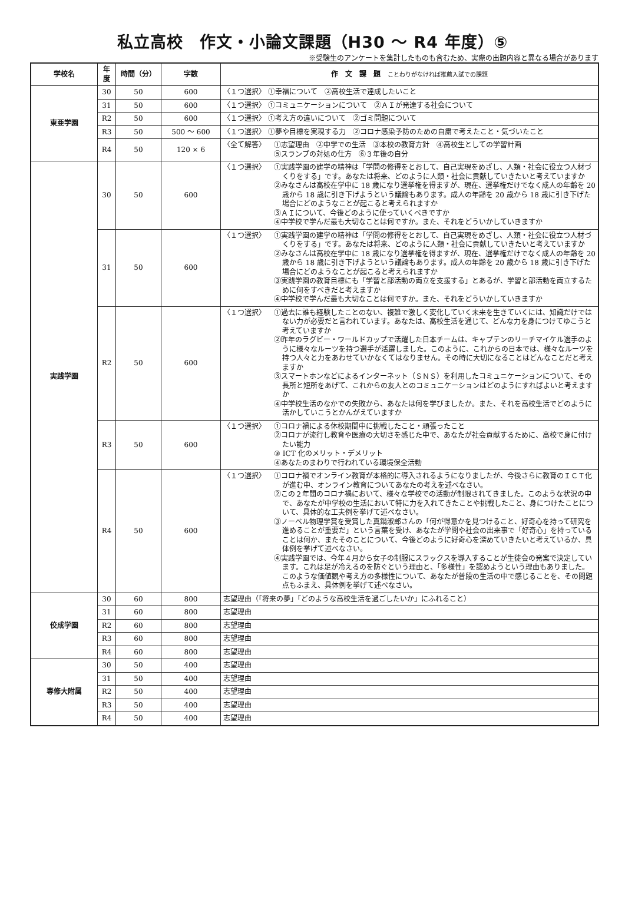私立高校　作文・小論文課題（H30 ～ R4 年度）⑤
※受験生のアンケートを集計したものも含むため、実際の出題内容と異なる場合があります
| 学校名 | 年度 | 時間（分） | 字数 | 作 文 課 題 ことわりがなければ推薦入試での課題 |
| --- | --- | --- | --- | --- |
| 東亜学園 | 30 | 50 | 600 | 〈１つ選択〉 ①幸福について ②高校生活で達成したいこと |
| | 31 | 50 | 600 | 〈１つ選択〉 ①コミュニケーションについて ②ＡＩが発達する社会について |
| | R2 | 50 | 600 | 〈１つ選択〉 ①考え方の違いについて ②ゴミ問題について |
| | R3 | 50 | 500 ～ 600 | 〈１つ選択〉 ①夢や目標を実現する力 ②コロナ感染予防のための自粛で考えたこと・気づいたこと |
| | R4 | 50 | 120 × 6 | 〈全て解答〉 ①志望理由 ②中学での生活 ③本校の教育方針 ④高校生としての学習計画 ⑤スランプの対処の仕方 ⑥３年後の自分 |
| 実践学園 | 30 | 50 | 600 | 〈１つ選択〉 ①実践学園の建学の精神は「学問の修得をとおして、自己実現をめざし、人類・社会に役立つ人材づくりをする」です。あなたは将来、どのように人類・社会に貢献していきたいと考えていますか ②みなさんは高校在学中に 18 歳になり選挙権を得ますが、現在、選挙権だけでなく成人の年齢を 20 歳から 18 歳に引き下げようという議論もあります。成人の年齢を 20 歳から 18 歳に引き下げた場合にどのようなことが起こると考えられますか ③ＡＩについて、今後どのように使っていくべきですか ④中学校で学んだ最も大切なことは何ですか。また、それをどういかしていきますか |
| | 31 | 50 | 600 | 〈１つ選択〉 ①実践学園の建学の精神は「学問の修得をとおして、自己実現をめざし、人類・社会に役立つ人材づくりをする」です。あなたは将来、どのように人類・社会に貢献していきたいと考えていますか ②みなさんは高校在学中に 18 歳になり選挙権を得ますが、現在、選挙権だけでなく成人の年齢を 20 歳から 18 歳に引き下げようという議論もあります。成人の年齢を 20 歳から 18 歳に引き下げた場合にどのようなことが起こると考えられますか ③実践学園の教育目標にも「学習と部活動の両立を支援する」とあるが、学習と部活動を両立するために何をすべきだと考えますか ④中学校で学んだ最も大切なことは何ですか。また、それをどういかしていきますか |
| | R2 | 50 | 600 | 〈１つ選択〉 ①過去に誰も経験したことのない、複雑で激しく変化していく未来を生きていくには、知識だけではない力が必要だと言われています。あなたは、高校生活を通じて、どんな力を身につけてゆこうと考えていますか ②昨年のラグビー・ワールドカップで活躍した日本チームは、キャプテンのリーチマイケル選手のように様々なルーツを持つ選手が活躍しました。このように、これからの日本では、様々なルーツを持つ人々と力をあわせていかなくてはなりません。その時に大切になることはどんなことだと考えますか ③スマートホンなどによるインターネット（ＳＮＳ）を利用したコミュニケーションについて、その長所と短所をあげて、これからの友人とのコミュニケーションはどのようにすればよいと考えますか ④中学校生活のなかでの失敗から、あなたは何を学びましたか。また、それを高校生活でどのように活かしていこうとかんがえていますか |
| | R3 | 50 | 600 | 〈１つ選択〉 ①コロナ禍による休校期間中に挑戦したこと・頑張ったこと ②コロナが流行し教育や医療の大切さを感じた中で、あなたが社会貢献するために、高校で身に付けたい能力 ③ ICT 化のメリット・デメリット ④あなたのまわりで行われている環境保全活動 |
| | R4 | 50 | 600 | 〈１つ選択〉 ①コロナ禍でオンライン教育が本格的に導入されるようになりましたが、今後さらに教育のＩＣＴ化が進む中、オンライン教育についてあなたの考えを述べなさい。 ②この２年間のコロナ禍において、様々な学校での活動が制限されてきました。このような状況の中で、あなたが中学校の生活において特に力を入れてきたことや挑戦したこと、身につけたことについて、具体的な工夫例を挙げて述べなさい。 ③ノーベル物理学賞を受賞した真鍋淑郎さんの「何が得意かを見つけること、好奇心を持って研究を進めることが重要だ」という言葉を受け、あなたが学問や社会の出来事で「好奇心」を持っていることは何か、またそのことについて、今後どのように好奇心を深めていきたいと考えているか、具体例を挙げて述べなさい。 ④実践学園では、今年４月から女子の制服にスラックスを導入することが生徒会の発案で決定しています。これは足が冷えるのを防ぐという理由と、「多様性」を認めようという理由もありました。このような価値観や考え方の多様性について、あなたが普段の生活の中で感じることを、その問題点もふまえ、具体例を挙げて述べなさい。 |
| 佼成学園 | 30 | 60 | 800 | 志望理由（「将来の夢」「どのような高校生活を過ごしたいか」にふれること） |
| | 31 | 60 | 800 | 志望理由 |
| | R2 | 60 | 800 | 志望理由 |
| | R3 | 60 | 800 | 志望理由 |
| | R4 | 60 | 800 | 志望理由 |
| 専修大附属 | 30 | 50 | 400 | 志望理由 |
| | 31 | 50 | 400 | 志望理由 |
| | R2 | 50 | 400 | 志望理由 |
| | R3 | 50 | 400 | 志望理由 |
| | R4 | 50 | 400 | 志望理由 |